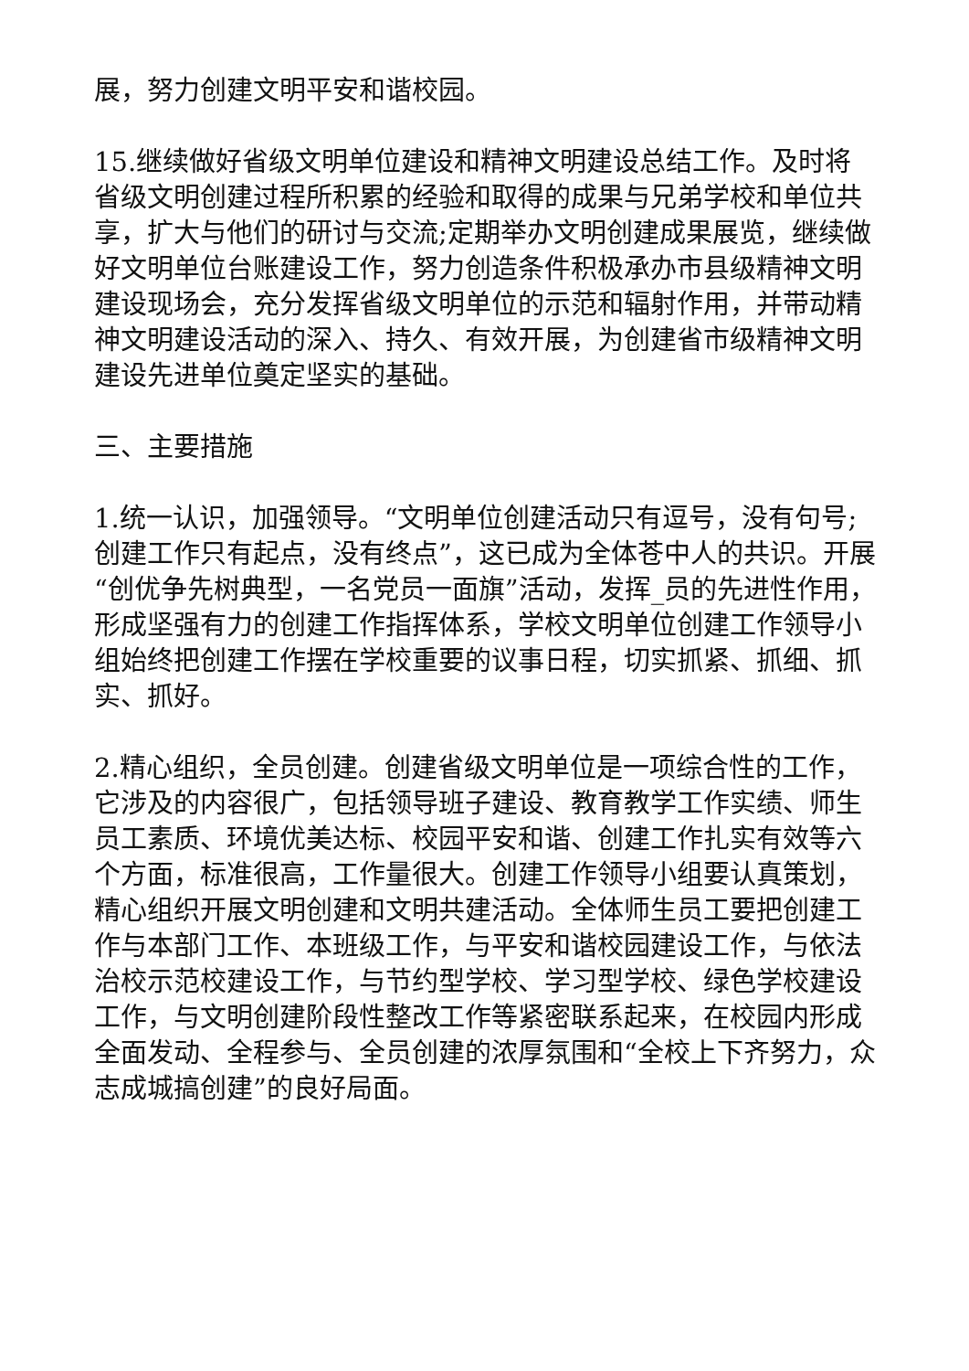展，努力创建文明平安和谐校园。
15.继续做好省级文明单位建设和精神文明建设总结工作。及时将省级文明创建过程所积累的经验和取得的成果与兄弟学校和单位共享，扩大与他们的研讨与交流;定期举办文明创建成果展览，继续做好文明单位台账建设工作，努力创造条件积极承办市县级精神文明建设现场会，充分发挥省级文明单位的示范和辐射作用，并带动精神文明建设活动的深入、持久、有效开展，为创建省市级精神文明建设先进单位奠定坚实的基础。
三、主要措施
1.统一认识，加强领导。“文明单位创建活动只有逗号，没有句号;创建工作只有起点，没有终点”，这已成为全体苍中人的共识。开展“创优争先树典型，一名党员一面旗”活动，发挥_员的先进性作用，形成坚强有力的创建工作指挥体系，学校文明单位创建工作领导小组始终把创建工作摆在学校重要的议事日程，切实抓紧、抓细、抓实、抓好。
2.精心组织，全员创建。创建省级文明单位是一项综合性的工作，它涉及的内容很广，包括领导班子建设、教育教学工作实绩、师生员工素质、环境优美达标、校园平安和谐、创建工作扎实有效等六个方面，标准很高，工作量很大。创建工作领导小组要认真策划，精心组织开展文明创建和文明共建活动。全体师生员工要把创建工作与本部门工作、本班级工作，与平安和谐校园建设工作，与依法治校示范校建设工作，与节约型学校、学习型学校、绿色学校建设工作，与文明创建阶段性整改工作等紧密联系起来，在校园内形成全面发动、全程参与、全员创建的浓厚氛围和“全校上下齐努力，众志成城搞创建”的良好局面。